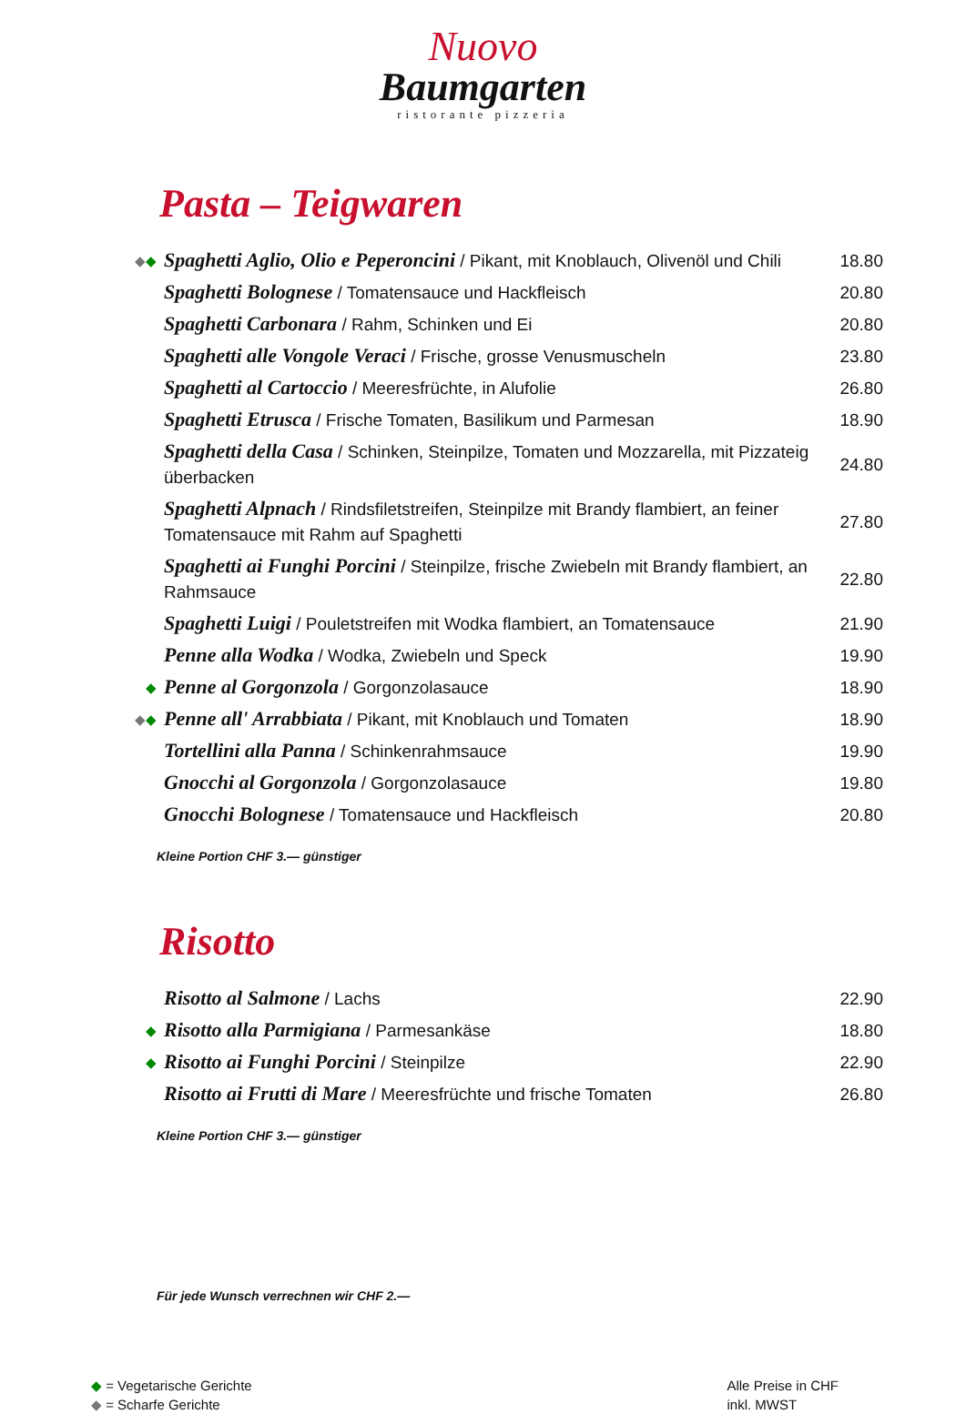Nuovo
Baumgarten
ristorante pizzeria
Pasta – Teigwaren
| ◆ ◆ | Spaghetti Aglio, Olio e Peperoncini / Pikant, mit Knoblauch, Olivenöl und Chili | 18.80 |
| | Spaghetti Bolognese / Tomatensauce und Hackfleisch | 20.80 |
| | Spaghetti Carbonara / Rahm, Schinken und Ei | 20.80 |
| | Spaghetti alle Vongole Veraci / Frische, grosse Venusmuscheln | 23.80 |
| | Spaghetti al Cartoccio / Meeresfrüchte, in Alufolie | 26.80 |
| | Spaghetti Etrusca / Frische Tomaten, Basilikum und Parmesan | 18.90 |
| | Spaghetti della Casa / Schinken, Steinpilze, Tomaten und Mozzarella, mit Pizzateig überbacken | 24.80 |
| | Spaghetti Alpnach / Rindsfiletstreifen, Steinpilze mit Brandy flambiert, an feiner Tomatensauce mit Rahm auf Spaghetti | 27.80 |
| | Spaghetti ai Funghi Porcini / Steinpilze, frische Zwiebeln mit Brandy flambiert, an Rahmsauce | 22.80 |
| | Spaghetti Luigi / Pouletstreifen mit Wodka flambiert, an Tomatensauce | 21.90 |
| | Penne alla Wodka / Wodka, Zwiebeln und Speck | 19.90 |
| ◆ | Penne al Gorgonzola / Gorgonzolasauce | 18.90 |
| ◆ ◆ | Penne all' Arrabbiata / Pikant, mit Knoblauch und Tomaten | 18.90 |
| | Tortellini alla Panna / Schinkenrahmsauce | 19.90 |
| | Gnocchi al Gorgonzola / Gorgonzolasauce | 19.80 |
| | Gnocchi Bolognese / Tomatensauce und Hackfleisch | 20.80 |
Kleine Portion CHF 3.— günstiger
Risotto
| | Risotto al Salmone / Lachs | 22.90 |
| ◆ | Risotto alla Parmigiana / Parmesankäse | 18.80 |
| ◆ | Risotto ai Funghi Porcini / Steinpilze | 22.90 |
| | Risotto ai Frutti di Mare / Meeresfrüchte und frische Tomaten | 26.80 |
Kleine Portion CHF 3.— günstiger
Für jede Wunsch verrechnen wir CHF 2.—
◆ = Vegetarische Gerichte
◆ = Scharfe Gerichte
Alle Preise in CHF
inkl. MWST